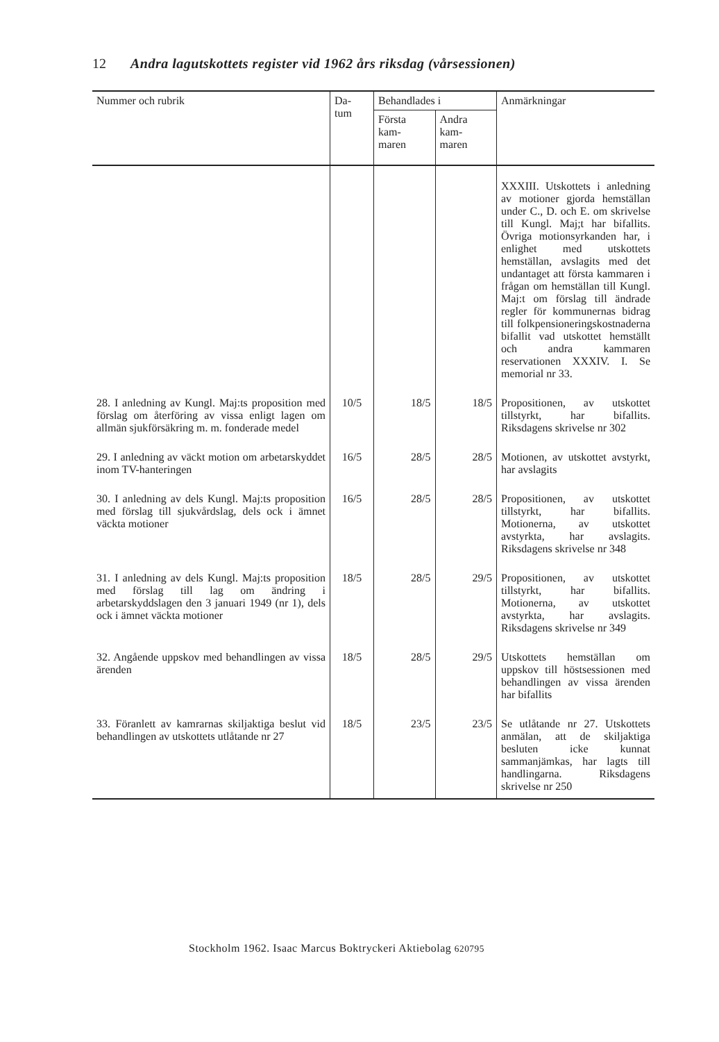12 Andra lagutskottets register vid 1962 års riksdag (vårsessionen)
| Nummer och rubrik | Da- tum | Behandlades i | | Anmärkningar |
| --- | --- | --- | --- | --- |
| | | Första kam- maren | Andra kam- maren | |
| | | | | XXXIII. Utskottets i anledning av motioner gjorda hemställan under C., D. och E. om skrivelse till Kungl. Maj;t har bifallits. Övriga motionsyrkanden har, i enlighet med utskottets hemställan, avslagits med det undantaget att första kammaren i frågan om hemställan till Kungl. Maj:t om förslag till ändrade regler för kommunernas bidrag till folkpensioneringskostnaderna bifallit vad utskottet hemställt och andra kammaren reservationen XXXIV. I. Se memorial nr 33. |
| 28. I anledning av Kungl. Maj:ts proposition med förslag om återföring av vissa enligt lagen om allmän sjukförsäkring m. m. fonderade medel | 10/5 | 18/5 | 18/5 | Propositionen, av utskottet tillstyrkt, har bifallits. Riksdagens skrivelse nr 302 |
| 29. I anledning av väckt motion om arbetarskyddet inom TV-hanteringen | 16/5 | 28/5 | 28/5 | Motionen, av utskottet avstyrkt, har avslagits |
| 30. I anledning av dels Kungl. Maj:ts proposition med förslag till sjukvårdslag, dels ock i ämnet väckta motioner | 16/5 | 28/5 | 28/5 | Propositionen, av utskottet tillstyrkt, har bifallits. Motionerna, av utskottet avstyrkta, har avslagits. Riksdagens skrivelse nr 348 |
| 31. I anledning av dels Kungl. Maj:ts proposition med förslag till lag om ändring i arbetarskyddslagen den 3 januari 1949 (nr 1), dels ock i ämnet väckta motioner | 18/5 | 28/5 | 29/5 | Propositionen, av utskottet tillstyrkt, har bifallits. Motionerna, av utskottet avstyrkta, har avslagits. Riksdagens skrivelse nr 349 |
| 32. Angående uppskov med behandlingen av vissa ärenden | 18/5 | 28/5 | 29/5 | Utskottets hemställan om uppskov till höstsessionen med behandlingen av vissa ärenden har bifallits |
| 33. Föranlett av kamrarnas skiljaktiga beslut vid behandlingen av utskottets utlåtande nr 27 | 18/5 | 23/5 | 23/5 | Se utlåtande nr 27. Utskottets anmälan, att de skiljaktiga besluten icke kunnat sammanjämkas, har lagts till handlingarna. Riksdagens skrivelse nr 250 |
Stockholm 1962. Isaac Marcus Boktryckeri Aktiebolag 620795